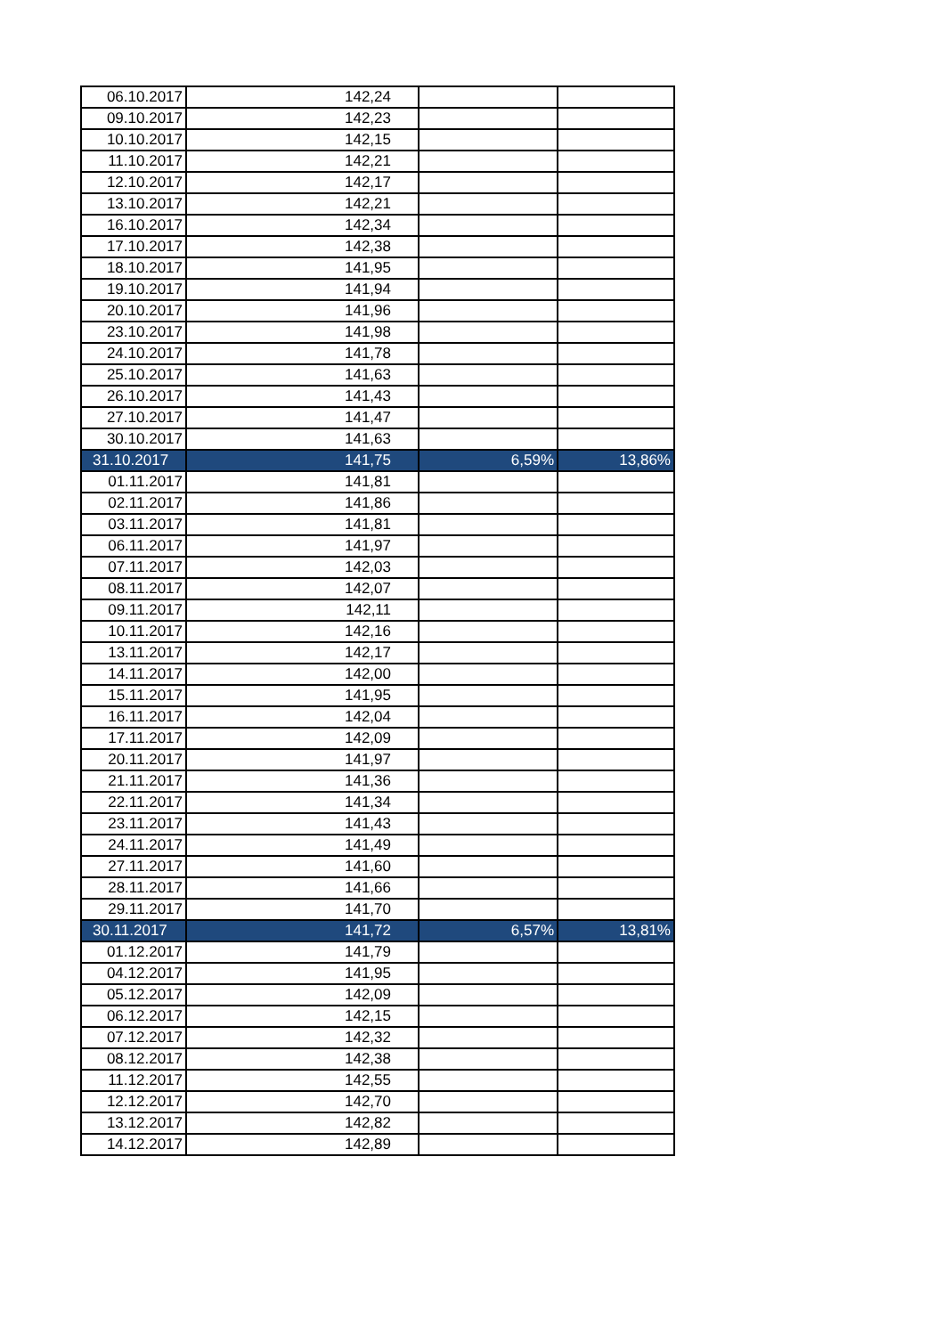| 06.10.2017 | 142,24 | | |
| 09.10.2017 | 142,23 | | |
| 10.10.2017 | 142,15 | | |
| 11.10.2017 | 142,21 | | |
| 12.10.2017 | 142,17 | | |
| 13.10.2017 | 142,21 | | |
| 16.10.2017 | 142,34 | | |
| 17.10.2017 | 142,38 | | |
| 18.10.2017 | 141,95 | | |
| 19.10.2017 | 141,94 | | |
| 20.10.2017 | 141,96 | | |
| 23.10.2017 | 141,98 | | |
| 24.10.2017 | 141,78 | | |
| 25.10.2017 | 141,63 | | |
| 26.10.2017 | 141,43 | | |
| 27.10.2017 | 141,47 | | |
| 30.10.2017 | 141,63 | | |
| 31.10.2017 | 141,75 | 6,59% | 13,86% |
| 01.11.2017 | 141,81 | | |
| 02.11.2017 | 141,86 | | |
| 03.11.2017 | 141,81 | | |
| 06.11.2017 | 141,97 | | |
| 07.11.2017 | 142,03 | | |
| 08.11.2017 | 142,07 | | |
| 09.11.2017 | 142,11 | | |
| 10.11.2017 | 142,16 | | |
| 13.11.2017 | 142,17 | | |
| 14.11.2017 | 142,00 | | |
| 15.11.2017 | 141,95 | | |
| 16.11.2017 | 142,04 | | |
| 17.11.2017 | 142,09 | | |
| 20.11.2017 | 141,97 | | |
| 21.11.2017 | 141,36 | | |
| 22.11.2017 | 141,34 | | |
| 23.11.2017 | 141,43 | | |
| 24.11.2017 | 141,49 | | |
| 27.11.2017 | 141,60 | | |
| 28.11.2017 | 141,66 | | |
| 29.11.2017 | 141,70 | | |
| 30.11.2017 | 141,72 | 6,57% | 13,81% |
| 01.12.2017 | 141,79 | | |
| 04.12.2017 | 141,95 | | |
| 05.12.2017 | 142,09 | | |
| 06.12.2017 | 142,15 | | |
| 07.12.2017 | 142,32 | | |
| 08.12.2017 | 142,38 | | |
| 11.12.2017 | 142,55 | | |
| 12.12.2017 | 142,70 | | |
| 13.12.2017 | 142,82 | | |
| 14.12.2017 | 142,89 | | |